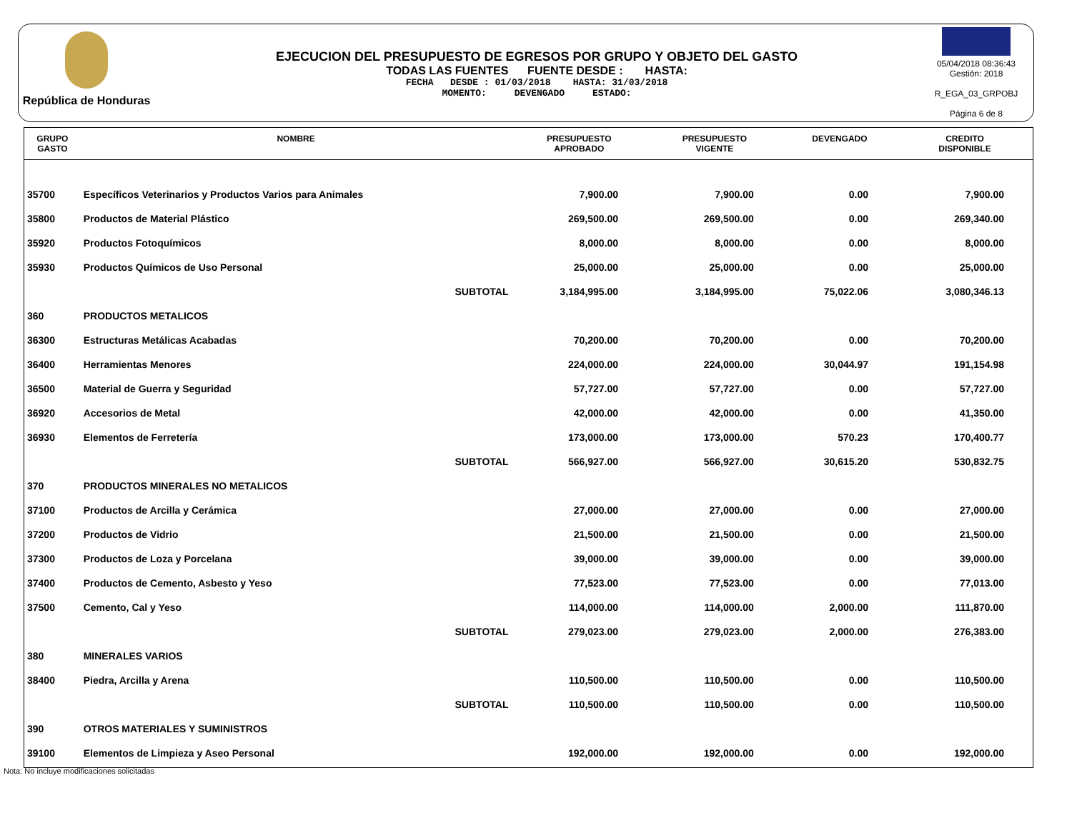República de Honduras
EJECUCION DEL PRESUPUESTO DE EGRESOS POR GRUPO Y OBJETO DEL GASTO
TODAS LAS FUENTES FUENTE DESDE : HASTA:
FECHA DESDE : 01/03/2018 HASTA: 31/03/2018
MOMENTO: DEVENGADO ESTADO:
05/04/2018 08:36:43
Gestión: 2018
R_EGA_03_GRPOBJ
Página 6 de 8
| GRUPO GASTO | NOMBRE | PRESUPUESTO APROBADO | PRESUPUESTO VIGENTE | DEVENGADO | CREDITO DISPONIBLE |
| --- | --- | --- | --- | --- | --- |
| 35700 | Específicos Veterinarios y Productos Varios para Animales | 7,900.00 | 7,900.00 | 0.00 | 7,900.00 |
| 35800 | Productos de Material Plástico | 269,500.00 | 269,500.00 | 0.00 | 269,340.00 |
| 35920 | Productos Fotoquímicos | 8,000.00 | 8,000.00 | 0.00 | 8,000.00 |
| 35930 | Productos Químicos de Uso Personal | 25,000.00 | 25,000.00 | 0.00 | 25,000.00 |
| | SUBTOTAL | 3,184,995.00 | 3,184,995.00 | 75,022.06 | 3,080,346.13 |
| 360 | PRODUCTOS METALICOS | | | | |
| 36300 | Estructuras Metálicas Acabadas | 70,200.00 | 70,200.00 | 0.00 | 70,200.00 |
| 36400 | Herramientas Menores | 224,000.00 | 224,000.00 | 30,044.97 | 191,154.98 |
| 36500 | Material de Guerra y Seguridad | 57,727.00 | 57,727.00 | 0.00 | 57,727.00 |
| 36920 | Accesorios de Metal | 42,000.00 | 42,000.00 | 0.00 | 41,350.00 |
| 36930 | Elementos de Ferretería | 173,000.00 | 173,000.00 | 570.23 | 170,400.77 |
| | SUBTOTAL | 566,927.00 | 566,927.00 | 30,615.20 | 530,832.75 |
| 370 | PRODUCTOS MINERALES NO METALICOS | | | | |
| 37100 | Productos de Arcilla y Cerámica | 27,000.00 | 27,000.00 | 0.00 | 27,000.00 |
| 37200 | Productos de Vidrio | 21,500.00 | 21,500.00 | 0.00 | 21,500.00 |
| 37300 | Productos de Loza y Porcelana | 39,000.00 | 39,000.00 | 0.00 | 39,000.00 |
| 37400 | Productos de Cemento, Asbesto y Yeso | 77,523.00 | 77,523.00 | 0.00 | 77,013.00 |
| 37500 | Cemento, Cal y Yeso | 114,000.00 | 114,000.00 | 2,000.00 | 111,870.00 |
| | SUBTOTAL | 279,023.00 | 279,023.00 | 2,000.00 | 276,383.00 |
| 380 | MINERALES VARIOS | | | | |
| 38400 | Piedra, Arcilla y Arena | 110,500.00 | 110,500.00 | 0.00 | 110,500.00 |
| | SUBTOTAL | 110,500.00 | 110,500.00 | 0.00 | 110,500.00 |
| 390 | OTROS MATERIALES Y SUMINISTROS | | | | |
| 39100 | Elementos de Limpieza y Aseo Personal | 192,000.00 | 192,000.00 | 0.00 | 192,000.00 |
Nota: No incluye modificaciones solicitadas